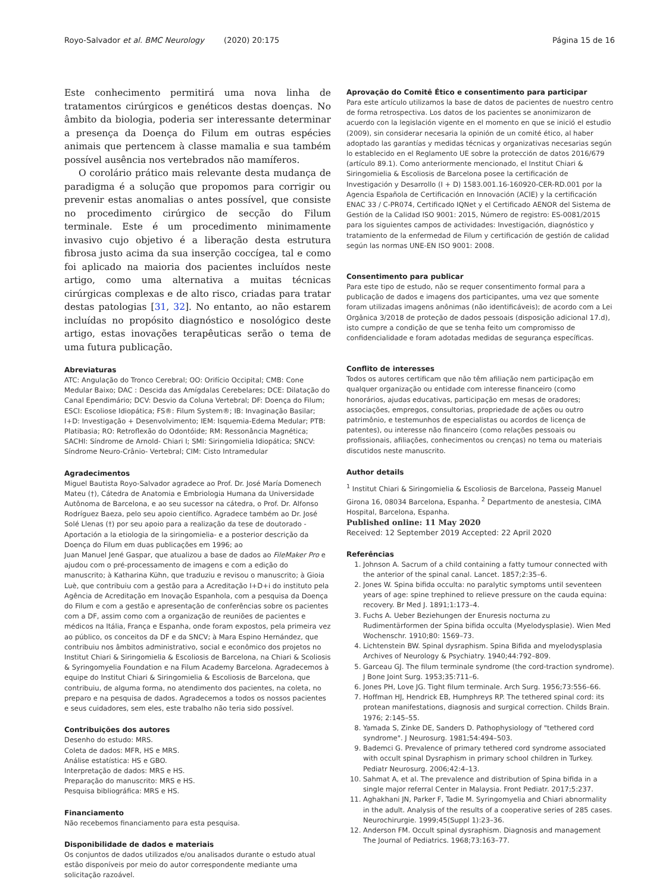Royo-Salvador et al. BMC Neurology (2020) 20:175 Página 15 de 16
Este conhecimento permitirá uma nova linha de tratamentos cirúrgicos e genéticos destas doenças. No âmbito da biologia, poderia ser interessante determinar a presença da Doença do Filum em outras espécies animais que pertencem à classe mamalia e sua também possível ausência nos vertebrados não mamíferos.
O corolário prático mais relevante desta mudança de paradigma é a solução que propomos para corrigir ou prevenir estas anomalias o antes possível, que consiste no procedimento cirúrgico de secção do Filum terminale. Este é um procedimento minimamente invasivo cujo objetivo é a liberação desta estrutura fibrosa justo acima da sua inserção coccígea, tal e como foi aplicado na maioria dos pacientes incluídos neste artigo, como uma alternativa a muitas técnicas cirúrgicas complexas e de alto risco, criadas para tratar destas patologias [31, 32]. No entanto, ao não estarem incluídas no propósito diagnóstico e nosológico deste artigo, estas inovações terapêuticas serão o tema de uma futura publicação.
Abreviaturas
ATC: Angulação do Tronco Cerebral; OO: Orifício Occipital; CMB: Cone Medular Baixo; DAC : Descida das Amígdalas Cerebelares; DCE: Dilatação do Canal Ependimário; DCV: Desvio da Coluna Vertebral; DF: Doença do Filum; ESCI: Escoliose Idiopática; FS®: Filum System®; IB: Invaginação Basilar; I+D: Investigação + Desenvolvimento; IEM: Isquemia-Edema Medular; PTB: Platibasia; RO: Retroflexão do Odontóide; RM: Ressonância Magnética; SACHI: Síndrome de Arnold- Chiari I; SMI: Siringomielia Idiopática; SNCV: Síndrome Neuro-Crânio- Vertebral; CIM: Cisto Intramedular
Agradecimentos
Miguel Bautista Royo-Salvador agradece ao Prof. Dr. José María Domenech Mateu (†), Cátedra de Anatomia e Embriologia Humana da Universidade Autônoma de Barcelona, e ao seu sucessor na cátedra, o Prof. Dr. Alfonso Rodríguez Baeza, pelo seu apoio científico. Agradece também ao Dr. José Solé Llenas (†) por seu apoio para a realização da tese de doutorado - Aportación a la etiologia de la siringomielia- e a posterior descrição da Doença do Filum em duas publicações em 1996; ao
Juan Manuel Jené Gaspar, que atualizou a base de dados ao FileMaker Pro e ajudou com o pré-processamento de imagens e com a edição do manuscrito; à Katharina Kühn, que traduziu e revisou o manuscrito; à Gioia Luè, que contribuiu com a gestão para a Acreditação I+D+i do instituto pela Agência de Acreditação em Inovação Espanhola, com a pesquisa da Doença do Filum e com a gestão e apresentação de conferências sobre os pacientes com a DF, assim como com a organização de reuniões de pacientes e médicos na Itália, França e Espanha, onde foram expostos, pela primeira vez ao público, os conceitos da DF e da SNCV; à Mara Espino Hernández, que contribuiu nos âmbitos administrativo, social e econômico dos projetos no Institut Chiari & Siringomielia & Escoliosis de Barcelona, na Chiari & Scoliosis & Syringomyelia Foundation e na Filum Academy Barcelona. Agradecemos à equipe do Institut Chiari & Siringomielia & Escoliosis de Barcelona, que contribuiu, de alguma forma, no atendimento dos pacientes, na coleta, no preparo e na pesquisa de dados. Agradecemos a todos os nossos pacientes e seus cuidadores, sem eles, este trabalho não teria sido possível.
Contribuições dos autores
Desenho do estudo: MRS.
Coleta de dados: MFR, HS e MRS.
Análise estatística: HS e GBO.
Interpretação de dados: MRS e HS.
Preparação do manuscrito: MRS e HS.
Pesquisa bibliográfica: MRS e HS.
Financiamento
Não recebemos financiamento para esta pesquisa.
Disponibilidade de dados e materiais
Os conjuntos de dados utilizados e/ou analisados durante o estudo atual estão disponíveis por meio do autor correspondente mediante uma solicitação razoável.
Aprovação do Comitê Ético e consentimento para participar
Para este artículo utilizamos la base de datos de pacientes de nuestro centro de forma retrospectiva. Los datos de los pacientes se anonimizaron de acuerdo con la legislación vigente en el momento en que se inició el estudio (2009), sin considerar necesaria la opinión de un comité ético, al haber adoptado las garantías y medidas técnicas y organizativas necesarias según lo establecido en el Reglamento UE sobre la protección de datos 2016/679 (artículo 89.1). Como anteriormente mencionado, el Institut Chiari & Siringomielia & Escoliosis de Barcelona posee la certificación de Investigación y Desarrollo (I + D) 1583.001.16-160920-CER-RD.001 por la Agencia Española de Certificación en Innovación (ACIE) y la certificación ENAC 33 / C-PR074, Certificado IQNet y el Certificado AENOR del Sistema de Gestión de la Calidad ISO 9001: 2015, Número de registro: ES-0081/2015 para los siguientes campos de actividades: Investigación, diagnóstico y tratamiento de la enfermedad de Filum y certificación de gestión de calidad según las normas UNE-EN ISO 9001: 2008.
Consentimento para publicar
Para este tipo de estudo, não se requer consentimento formal para a publicação de dados e imagens dos participantes, uma vez que somente foram utilizadas imagens anônimas (não identificáveis); de acordo com a Lei Orgânica 3/2018 de proteção de dados pessoais (disposição adicional 17.d), isto cumpre a condição de que se tenha feito um compromisso de confidencialidade e foram adotadas medidas de segurança específicas.
Conflito de interesses
Todos os autores certificam que não têm afiliação nem participação em qualquer organização ou entidade com interesse financeiro (como honorários, ajudas educativas, participação em mesas de oradores; associações, empregos, consultorias, propriedade de ações ou outro patrimônio, e testemunhos de especialistas ou acordos de licença de patentes), ou interesse não financeiro (como relações pessoais ou profissionais, afiliações, conhecimentos ou crenças) no tema ou materiais discutidos neste manuscrito.
Author details
<sup>1</sup> Institut Chiari & Siringomielia & Escoliosis de Barcelona, Passeig Manuel Girona 16, 08034 Barcelona, Espanha. <sup>2</sup> Departmento de anestesia, CIMA Hospital, Barcelona, Espanha.
Published online: 11 May 2020
Received: 12 September 2019 Accepted: 22 April 2020
Referências
1. Johnson A. Sacrum of a child containing a fatty tumour connected with the anterior of the spinal canal. Lancet. 1857;2:35–6.
2. Jones W. Spina bifida occulta: no paralytic symptoms until seventeen years of age: spine trephined to relieve pressure on the cauda equina: recovery. Br Med J. 1891;1:173–4.
3. Fuchs A. Ueber Beziehungen der Enuresis nocturna zu Rudimentärformen der Spina bifida occulta (Myelodysplasie). Wien Med Wochenschr. 1910;80: 1569–73.
4. Lichtenstein BW. Spinal dysraphism. Spina Bifida and myelodysplasia Archives of Neurology & Psychiatry. 1940;44:792–809.
5. Garceau GJ. The filum terminale syndrome (the cord-traction syndrome). J Bone Joint Surg. 1953;35:711–6.
6. Jones PH, Love JG. Tight filum terminale. Arch Surg. 1956;73:556–66.
7. Hoffman HJ, Hendrick EB, Humphreys RP. The tethered spinal cord: its protean manifestations, diagnosis and surgical correction. Childs Brain. 1976; 2:145–55.
8. Yamada S, Zinke DE, Sanders D. Pathophysiology of "tethered cord syndrome". J Neurosurg. 1981;54:494–503.
9. Bademci G. Prevalence of primary tethered cord syndrome associated with occult spinal Dysraphism in primary school children in Turkey. Pediatr Neurosurg. 2006;42:4–13.
10. Sahmat A, et al. The prevalence and distribution of Spina bifida in a single major referral Center in Malaysia. Front Pediatr. 2017;5:237.
11. Aghakhani JN, Parker F, Tadie M. Syringomyelia and Chiari abnormality in the adult. Analysis of the results of a cooperative series of 285 cases. Neurochirurgie. 1999;45(Suppl 1):23–36.
12. Anderson FM. Occult spinal dysraphism. Diagnosis and management The Journal of Pediatrics. 1968;73:163–77.